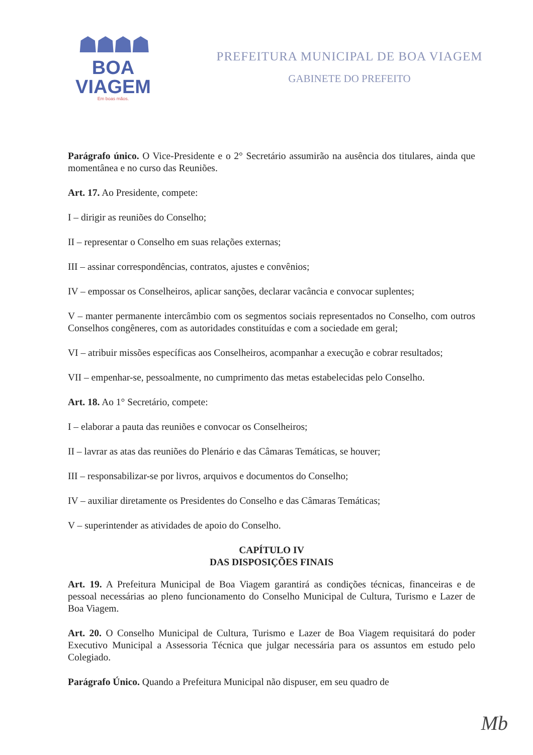☗☗☗☗
BOA VIAGEM
Em boas mãos.
PREFEITURA MUNICIPAL DE BOA VIAGEM
GABINETE DO PREFEITO
Parágrafo único. O Vice-Presidente e o 2° Secretário assumirão na ausência dos titulares, ainda que momentânea e no curso das Reuniões.
Art. 17. Ao Presidente, compete:
I – dirigir as reuniões do Conselho;
II – representar o Conselho em suas relações externas;
III – assinar correspondências, contratos, ajustes e convênios;
IV – empossar os Conselheiros, aplicar sanções, declarar vacância e convocar suplentes;
V – manter permanente intercâmbio com os segmentos sociais representados no Conselho, com outros Conselhos congêneres, com as autoridades constituídas e com a sociedade em geral;
VI – atribuir missões específicas aos Conselheiros, acompanhar a execução e cobrar resultados;
VII – empenhar-se, pessoalmente, no cumprimento das metas estabelecidas pelo Conselho.
Art. 18. Ao 1° Secretário, compete:
I – elaborar a pauta das reuniões e convocar os Conselheiros;
II – lavrar as atas das reuniões do Plenário e das Câmaras Temáticas, se houver;
III – responsabilizar-se por livros, arquivos e documentos do Conselho;
IV – auxiliar diretamente os Presidentes do Conselho e das Câmaras Temáticas;
V – superintender as atividades de apoio do Conselho.
CAPÍTULO IV
DAS DISPOSIÇÕES FINAIS
Art. 19. A Prefeitura Municipal de Boa Viagem garantirá as condições técnicas, financeiras e de pessoal necessárias ao pleno funcionamento do Conselho Municipal de Cultura, Turismo e Lazer de Boa Viagem.
Art. 20. O Conselho Municipal de Cultura, Turismo e Lazer de Boa Viagem requisitará do poder Executivo Municipal a Assessoria Técnica que julgar necessária para os assuntos em estudo pelo Colegiado.
Parágrafo Único. Quando a Prefeitura Municipal não dispuser, em seu quadro de
Mb